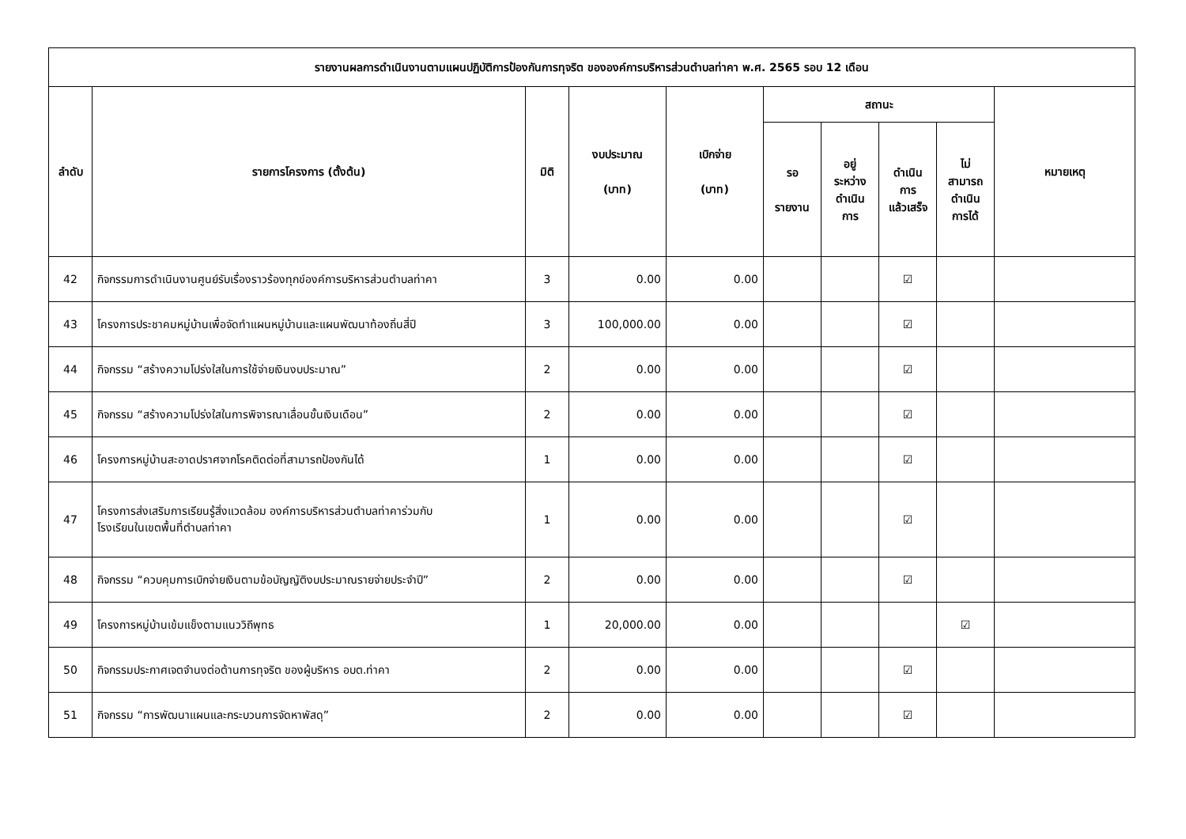| รายงานผลการดำเนินงานตามแผนปฏิบัติการป้องกันการทุจริต ขององค์การบริหารส่วนตำบลท่าคา พ.ศ. 2565 รอบ 12 เดือน | | | | | | | | | |
| --- | --- | --- | --- | --- | --- | --- | --- | --- | --- |
| ลำดับ | รายการโครงการ (ตั้งต้น) | มิติ | งบประมาณ (บาท) | เบิกจ่าย (บาท) | สถานะ | | | | หมายเหตุ |
| | | | | | รอ รายงาน | อยู่ ระหว่าง ดำเนิน การ | ดำเนิน การ แล้วเสร็จ | ไม่ สามารถ ดำเนิน การได้ | |
| 42 | กิจกรรมการดำเนินงานศูนย์รับเรื่องราวร้องทุกข์องค์การบริหารส่วนตำบลท่าคา | 3 | 0.00 | 0.00 | | | ☑ | | |
| 43 | โครงการประชาคมหมู่บ้านเพื่อจัดทำแผนหมู่บ้านและแผนพัฒนาท้องถิ่นสี่ปี | 3 | 100,000.00 | 0.00 | | | ☑ | | |
| 44 | กิจกรรม “สร้างความโปร่งใสในการใช้จ่ายเงินงบประมาณ” | 2 | 0.00 | 0.00 | | | ☑ | | |
| 45 | กิจกรรม “สร้างความโปร่งใสในการพิจารณาเลื่อนขั้นเงินเดือน” | 2 | 0.00 | 0.00 | | | ☑ | | |
| 46 | โครงการหมู่บ้านสะอาดปราศจากโรคติดต่อที่สามารถป้องกันได้ | 1 | 0.00 | 0.00 | | | ☑ | | |
| 47 | โครงการส่งเสริมการเรียนรู้สิ่งแวดล้อม องค์การบริหารส่วนตำบลท่าคาร่วมกับ โรงเรียนในเขตพื้นที่ตำบลท่าคา | 1 | 0.00 | 0.00 | | | ☑ | | |
| 48 | กิจกรรม “ควบคุมการเบิกจ่ายเงินตามข้อบัญญัติงบประมาณรายจ่ายประจำปี” | 2 | 0.00 | 0.00 | | | ☑ | | |
| 49 | โครงการหมู่บ้านเข้มแข็งตามแนววิถีพุทธ | 1 | 20,000.00 | 0.00 | | | | ☑ | |
| 50 | กิจกรรมประกาศเจตจำนงต่อต้านการทุจริต ของผู้บริหาร อบต.ท่าคา | 2 | 0.00 | 0.00 | | | ☑ | | |
| 51 | กิจกรรม “การพัฒนาแผนและกระบวนการจัดหาพัสดุ” | 2 | 0.00 | 0.00 | | | ☑ | | |